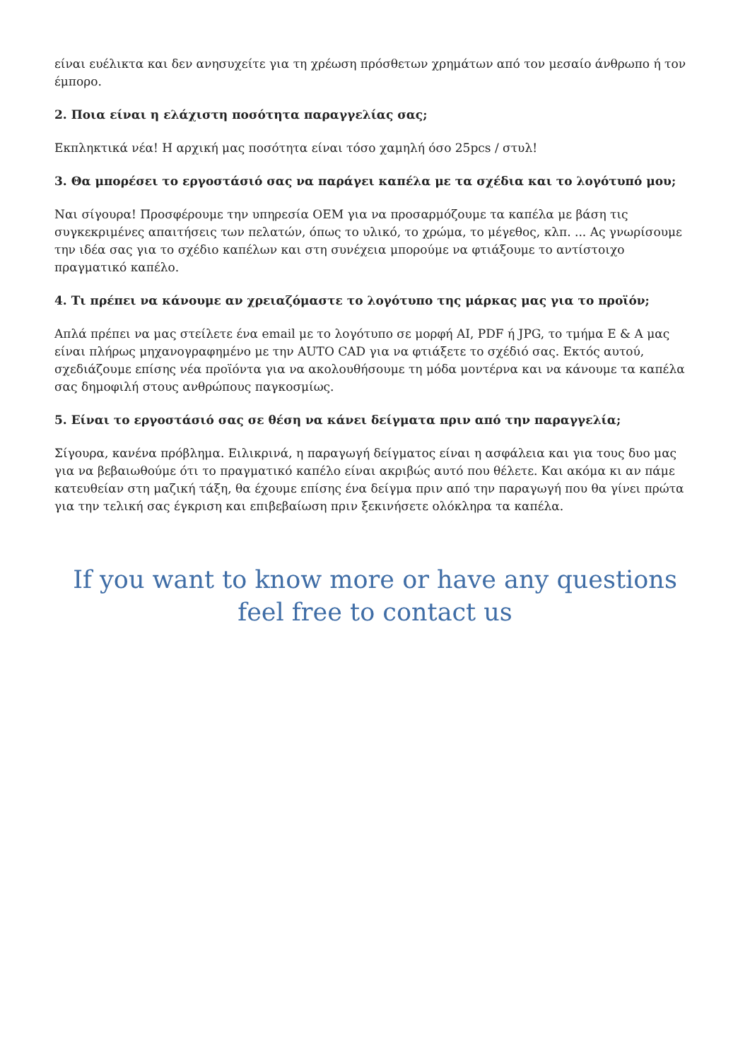είναι ευέλικτα και δεν ανησυχείτε για τη χρέωση πρόσθετων χρημάτων από τον μεσαίο άνθρωπο ή τον έμπορο.
2. Ποια είναι η ελάχιστη ποσότητα παραγγελίας σας;
Εκπληκτικά νέα! Η αρχική μας ποσότητα είναι τόσο χαμηλή όσο 25pcs / στυλ!
3. Θα μπορέσει το εργοστάσιό σας να παράγει καπέλα με τα σχέδια και το λογότυπό μου;
Ναι σίγουρα! Προσφέρουμε την υπηρεσία OEM για να προσαρμόζουμε τα καπέλα με βάση τις συγκεκριμένες απαιτήσεις των πελατών, όπως το υλικό, το χρώμα, το μέγεθος, κλπ. ... Ας γνωρίσουμε την ιδέα σας για το σχέδιο καπέλων και στη συνέχεια μπορούμε να φτιάξουμε το αντίστοιχο πραγματικό καπέλο.
4. Τι πρέπει να κάνουμε αν χρειαζόμαστε το λογότυπο της μάρκας μας για το προϊόν;
Απλά πρέπει να μας στείλετε ένα email με το λογότυπο σε μορφή AI, PDF ή JPG, το τμήμα Ε & Α μας είναι πλήρως μηχανογραφημένο με την AUTO CAD για να φτιάξετε το σχέδιό σας. Εκτός αυτού, σχεδιάζουμε επίσης νέα προϊόντα για να ακολουθήσουμε τη μόδα μοντέρνα και να κάνουμε τα καπέλα σας δημοφιλή στους ανθρώπους παγκοσμίως.
5. Είναι το εργοστάσιό σας σε θέση να κάνει δείγματα πριν από την παραγγελία;
Σίγουρα, κανένα πρόβλημα. Ειλικρινά, η παραγωγή δείγματος είναι η ασφάλεια και για τους δυο μας για να βεβαιωθούμε ότι το πραγματικό καπέλο είναι ακριβώς αυτό που θέλετε. Και ακόμα κι αν πάμε κατευθείαν στη μαζική τάξη, θα έχουμε επίσης ένα δείγμα πριν από την παραγωγή που θα γίνει πρώτα για την τελική σας έγκριση και επιβεβαίωση πριν ξεκινήσετε ολόκληρα τα καπέλα.
If you want to know more or have any questions
feel free to contact us